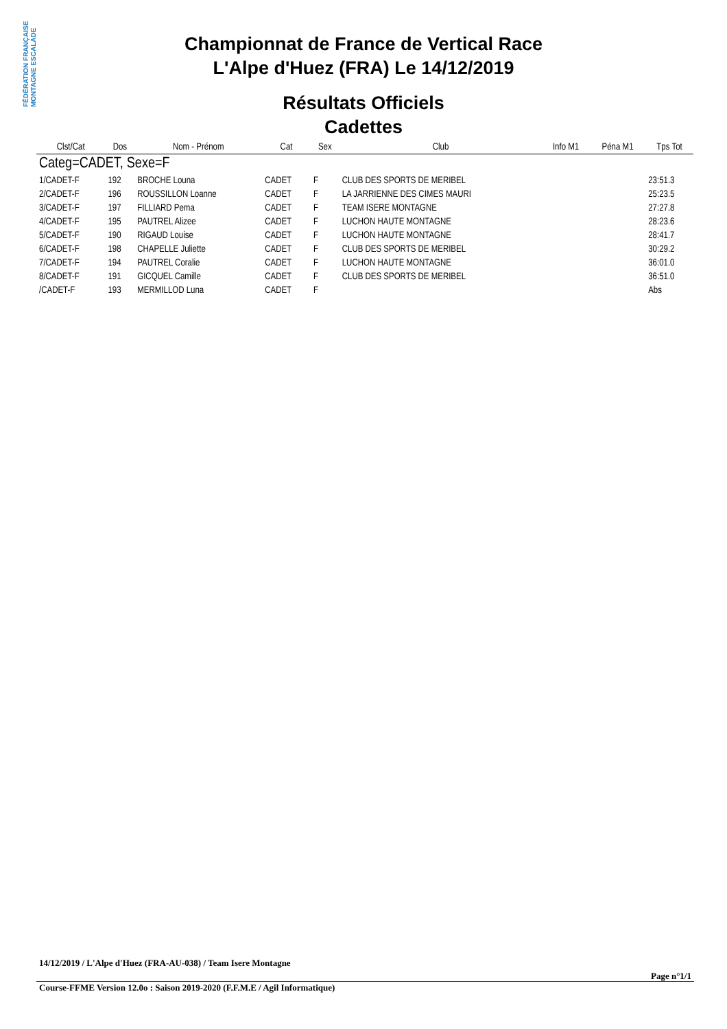FÉDÉRATION FRANÇAISE MONTAGNE ESCALADE
Championnat de France de Vertical Race
L'Alpe d'Huez (FRA) Le 14/12/2019
Résultats Officiels
Cadettes
| Clst/Cat | Dos | Nom - Prénom | Cat | Sex | Club | Info M1 | Péna M1 | Tps Tot |
| --- | --- | --- | --- | --- | --- | --- | --- | --- |
| Categ=CADET, Sexe=F | | | | | | | | |
| 1/CADET-F | 192 | BROCHE Louna | CADET | F | CLUB DES SPORTS DE MERIBEL | | | 23:51.3 |
| 2/CADET-F | 196 | ROUSSILLON Loanne | CADET | F | LA JARRIENNE DES CIMES MAURI | | | 25:23.5 |
| 3/CADET-F | 197 | FILLIARD Pema | CADET | F | TEAM ISERE MONTAGNE | | | 27:27.8 |
| 4/CADET-F | 195 | PAUTREL Alizee | CADET | F | LUCHON HAUTE MONTAGNE | | | 28:23.6 |
| 5/CADET-F | 190 | RIGAUD Louise | CADET | F | LUCHON HAUTE MONTAGNE | | | 28:41.7 |
| 6/CADET-F | 198 | CHAPELLE Juliette | CADET | F | CLUB DES SPORTS DE MERIBEL | | | 30:29.2 |
| 7/CADET-F | 194 | PAUTREL Coralie | CADET | F | LUCHON HAUTE MONTAGNE | | | 36:01.0 |
| 8/CADET-F | 191 | GICQUEL Camille | CADET | F | CLUB DES SPORTS DE MERIBEL | | | 36:51.0 |
| /CADET-F | 193 | MERMILLOD Luna | CADET | F | | | | Abs |
14/12/2019 / L'Alpe d'Huez (FRA-AU-038) / Team Isere Montagne
Page n°1/1
Course-FFME Version 12.0o : Saison 2019-2020 (F.F.M.E / Agil Informatique)